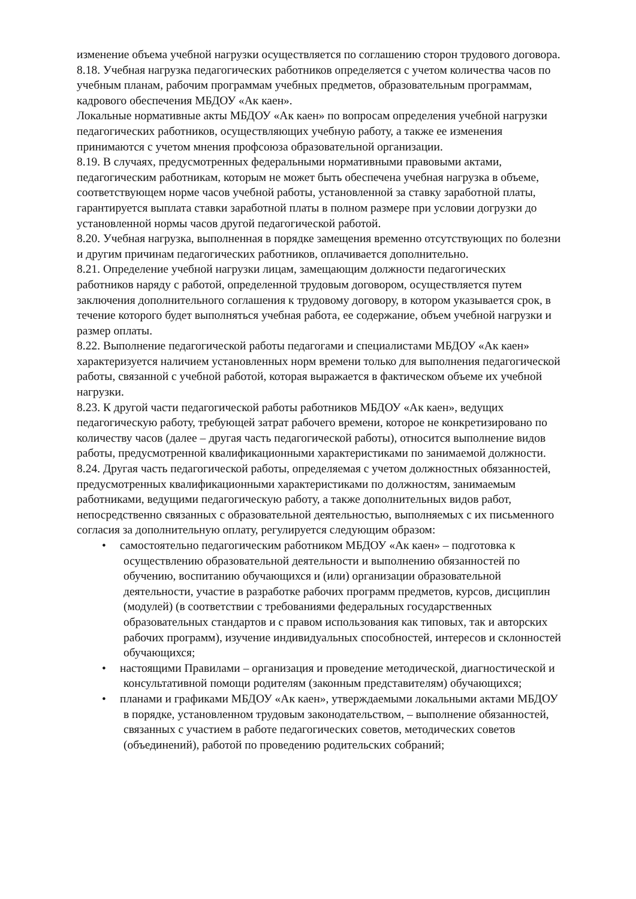изменение объема учебной нагрузки осуществляется по соглашению сторон трудового договора.
8.18. Учебная нагрузка педагогических работников определяется с учетом количества часов по учебным планам, рабочим программам учебных предметов, образовательным программам, кадрового обеспечения МБДОУ «Ак каен».
Локальные нормативные акты МБДОУ «Ак каен» по вопросам определения учебной нагрузки педагогических работников, осуществляющих учебную работу, а также ее изменения принимаются с учетом мнения профсоюза образовательной организации.
8.19. В случаях, предусмотренных федеральными нормативными правовыми актами, педагогическим работникам, которым не может быть обеспечена учебная нагрузка в объеме, соответствующем норме часов учебной работы, установленной за ставку заработной платы, гарантируется выплата ставки заработной платы в полном размере при условии догрузки до установленной нормы часов другой педагогической работой.
8.20. Учебная нагрузка, выполненная в порядке замещения временно отсутствующих по болезни и другим причинам педагогических работников, оплачивается дополнительно.
8.21. Определение учебной нагрузки лицам, замещающим должности педагогических работников наряду с работой, определенной трудовым договором, осуществляется путем заключения дополнительного соглашения к трудовому договору, в котором указывается срок, в течение которого будет выполняться учебная работа, ее содержание, объем учебной нагрузки и размер оплаты.
8.22. Выполнение педагогической работы педагогами и специалистами МБДОУ «Ак каен» характеризуется наличием установленных норм времени только для выполнения педагогической работы, связанной с учебной работой, которая выражается в фактическом объеме их учебной нагрузки.
8.23. К другой части педагогической работы работников МБДОУ «Ак каен», ведущих педагогическую работу, требующей затрат рабочего времени, которое не конкретизировано по количеству часов (далее – другая часть педагогической работы), относится выполнение видов работы, предусмотренной квалификационными характеристиками по занимаемой должности.
8.24. Другая часть педагогической работы, определяемая с учетом должностных обязанностей, предусмотренных квалификационными характеристиками по должностям, занимаемым работниками, ведущими педагогическую работу, а также дополнительных видов работ, непосредственно связанных с образовательной деятельностью, выполняемых с их письменного согласия за дополнительную оплату, регулируется следующим образом:
• самостоятельно педагогическим работником МБДОУ «Ак каен» – подготовка к осуществлению образовательной деятельности и выполнению обязанностей по обучению, воспитанию обучающихся и (или) организации образовательной деятельности, участие в разработке рабочих программ предметов, курсов, дисциплин (модулей) (в соответствии с требованиями федеральных государственных образовательных стандартов и с правом использования как типовых, так и авторских рабочих программ), изучение индивидуальных способностей, интересов и склонностей обучающихся;
• настоящими Правилами – организация и проведение методической, диагностической и консультативной помощи родителям (законным представителям) обучающихся;
• планами и графиками МБДОУ «Ак каен», утверждаемыми локальными актами МБДОУ в порядке, установленном трудовым законодательством, – выполнение обязанностей, связанных с участием в работе педагогических советов, методических советов (объединений), работой по проведению родительских собраний;